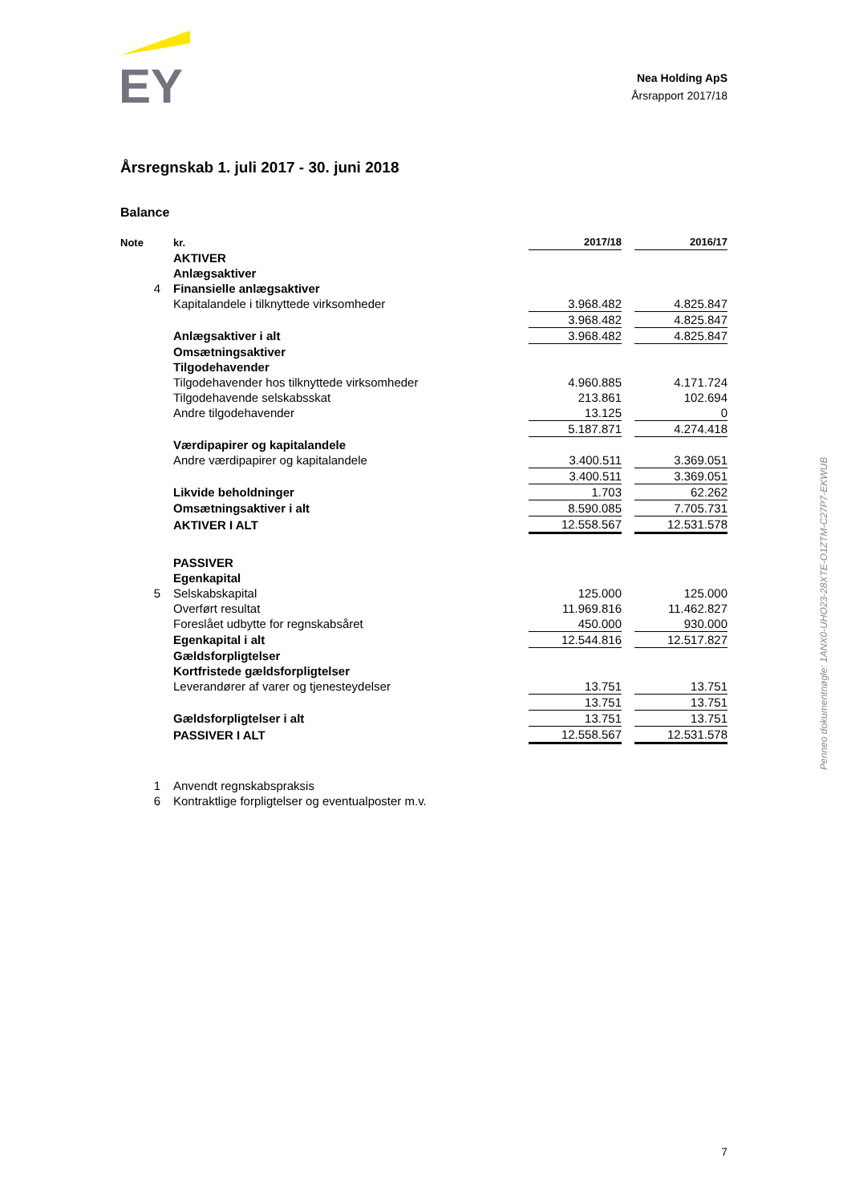EY
Nea Holding ApS
Årsrapport 2017/18
Årsregnskab 1. juli 2017 - 30. juni 2018
Balance
| Note | kr. | 2017/18 | | 2016/17 |
| --- | --- | --- | --- | --- |
| | AKTIVER | | | |
| | Anlægsaktiver | | | |
| 4 | Finansielle anlægsaktiver | | | |
| | Kapitalandele i tilknyttede virksomheder | 3.968.482 | | 4.825.847 |
| | | 3.968.482 | | 4.825.847 |
| | Anlægsaktiver i alt | 3.968.482 | | 4.825.847 |
| | Omsætningsaktiver | | | |
| | Tilgodehavender | | | |
| | Tilgodehavender hos tilknyttede virksomheder | 4.960.885 | | 4.171.724 |
| | Tilgodehavende selskabsskat | 213.861 | | 102.694 |
| | Andre tilgodehavender | 13.125 | | 0 |
| | | 5.187.871 | | 4.274.418 |
| | Værdipapirer og kapitalandele | | | |
| | Andre værdipapirer og kapitalandele | 3.400.511 | | 3.369.051 |
| | | 3.400.511 | | 3.369.051 |
| | Likvide beholdninger | 1.703 | | 62.262 |
| | Omsætningsaktiver i alt | 8.590.085 | | 7.705.731 |
| | AKTIVER I ALT | 12.558.567 | | 12.531.578 |
| | PASSIVER | | | |
| | Egenkapital | | | |
| 5 | Selskabskapital | 125.000 | | 125.000 |
| | Overført resultat | 11.969.816 | | 11.462.827 |
| | Foreslået udbytte for regnskabsåret | 450.000 | | 930.000 |
| | Egenkapital i alt | 12.544.816 | | 12.517.827 |
| | Gældsforpligtelser | | | |
| | Kortfristede gældsforpligtelser | | | |
| | Leverandører af varer og tjenesteydelser | 13.751 | | 13.751 |
| | | 13.751 | | 13.751 |
| | Gældsforpligtelser i alt | 13.751 | | 13.751 |
| | PASSIVER I ALT | 12.558.567 | | 12.531.578 |
| 1 | Anvendt regnskabspraksis | | | |
| 6 | Kontraktlige forpligtelser og eventualposter m.v. | | | |
Penneo dokumentnøgle: 1ANX0-UHO23-28XTE-O1ZTM-C27P7-EKWUB
7